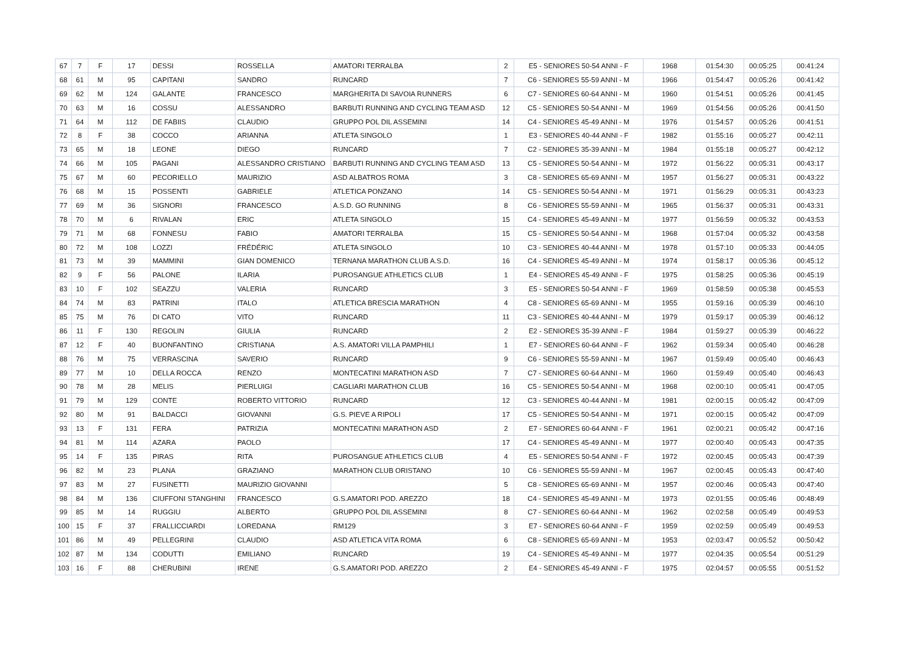| 67 | 7 | F | 17 | DESSI | ROSSELLA | AMATORI TERRALBA | 2 | E5 - SENIORES 50-54 ANNI - F | 1968 | 01:54:30 | 00:05:25 | 00:41:24 |
| 68 | 61 | M | 95 | CAPITANI | SANDRO | RUNCARD | 7 | C6 - SENIORES 55-59 ANNI - M | 1966 | 01:54:47 | 00:05:26 | 00:41:42 |
| 69 | 62 | M | 124 | GALANTE | FRANCESCO | MARGHERITA DI SAVOIA RUNNERS | 6 | C7 - SENIORES 60-64 ANNI - M | 1960 | 01:54:51 | 00:05:26 | 00:41:45 |
| 70 | 63 | M | 16 | COSSU | ALESSANDRO | BARBUTI RUNNING AND CYCLING TEAM ASD | 12 | C5 - SENIORES 50-54 ANNI - M | 1969 | 01:54:56 | 00:05:26 | 00:41:50 |
| 71 | 64 | M | 112 | DE FABIIS | CLAUDIO | GRUPPO POL DIL ASSEMINI | 14 | C4 - SENIORES 45-49 ANNI - M | 1976 | 01:54:57 | 00:05:26 | 00:41:51 |
| 72 | 8 | F | 38 | COCCO | ARIANNA | ATLETA SINGOLO | 1 | E3 - SENIORES 40-44 ANNI - F | 1982 | 01:55:16 | 00:05:27 | 00:42:11 |
| 73 | 65 | M | 18 | LEONE | DIEGO | RUNCARD | 7 | C2 - SENIORES 35-39 ANNI - M | 1984 | 01:55:18 | 00:05:27 | 00:42:12 |
| 74 | 66 | M | 105 | PAGANI | ALESSANDRO CRISTIANO | BARBUTI RUNNING AND CYCLING TEAM ASD | 13 | C5 - SENIORES 50-54 ANNI - M | 1972 | 01:56:22 | 00:05:31 | 00:43:17 |
| 75 | 67 | M | 60 | PECORIELLO | MAURIZIO | ASD ALBATROS ROMA | 3 | C8 - SENIORES 65-69 ANNI - M | 1957 | 01:56:27 | 00:05:31 | 00:43:22 |
| 76 | 68 | M | 15 | POSSENTI | GABRIELE | ATLETICA PONZANO | 14 | C5 - SENIORES 50-54 ANNI - M | 1971 | 01:56:29 | 00:05:31 | 00:43:23 |
| 77 | 69 | M | 36 | SIGNORI | FRANCESCO | A.S.D. GO RUNNING | 8 | C6 - SENIORES 55-59 ANNI - M | 1965 | 01:56:37 | 00:05:31 | 00:43:31 |
| 78 | 70 | M | 6 | RIVALAN | ERIC | ATLETA SINGOLO | 15 | C4 - SENIORES 45-49 ANNI - M | 1977 | 01:56:59 | 00:05:32 | 00:43:53 |
| 79 | 71 | M | 68 | FONNESU | FABIO | AMATORI TERRALBA | 15 | C5 - SENIORES 50-54 ANNI - M | 1968 | 01:57:04 | 00:05:32 | 00:43:58 |
| 80 | 72 | M | 108 | LOZZI | FRÉDÉRIC | ATLETA SINGOLO | 10 | C3 - SENIORES 40-44 ANNI - M | 1978 | 01:57:10 | 00:05:33 | 00:44:05 |
| 81 | 73 | M | 39 | MAMMINI | GIAN DOMENICO | TERNANA MARATHON CLUB A.S.D. | 16 | C4 - SENIORES 45-49 ANNI - M | 1974 | 01:58:17 | 00:05:36 | 00:45:12 |
| 82 | 9 | F | 56 | PALONE | ILARIA | PUROSANGUE ATHLETICS CLUB | 1 | E4 - SENIORES 45-49 ANNI - F | 1975 | 01:58:25 | 00:05:36 | 00:45:19 |
| 83 | 10 | F | 102 | SEAZZU | VALERIA | RUNCARD | 3 | E5 - SENIORES 50-54 ANNI - F | 1969 | 01:58:59 | 00:05:38 | 00:45:53 |
| 84 | 74 | M | 83 | PATRINI | ITALO | ATLETICA BRESCIA MARATHON | 4 | C8 - SENIORES 65-69 ANNI - M | 1955 | 01:59:16 | 00:05:39 | 00:46:10 |
| 85 | 75 | M | 76 | DI CATO | VITO | RUNCARD | 11 | C3 - SENIORES 40-44 ANNI - M | 1979 | 01:59:17 | 00:05:39 | 00:46:12 |
| 86 | 11 | F | 130 | REGOLIN | GIULIA | RUNCARD | 2 | E2 - SENIORES 35-39 ANNI - F | 1984 | 01:59:27 | 00:05:39 | 00:46:22 |
| 87 | 12 | F | 40 | BUONFANTINO | CRISTIANA | A.S. AMATORI VILLA PAMPHILI | 1 | E7 - SENIORES 60-64 ANNI - F | 1962 | 01:59:34 | 00:05:40 | 00:46:28 |
| 88 | 76 | M | 75 | VERRASCINA | SAVERIO | RUNCARD | 9 | C6 - SENIORES 55-59 ANNI - M | 1967 | 01:59:49 | 00:05:40 | 00:46:43 |
| 89 | 77 | M | 10 | DELLA ROCCA | RENZO | MONTECATINI MARATHON ASD | 7 | C7 - SENIORES 60-64 ANNI - M | 1960 | 01:59:49 | 00:05:40 | 00:46:43 |
| 90 | 78 | M | 28 | MELIS | PIERLUIGI | CAGLIARI MARATHON CLUB | 16 | C5 - SENIORES 50-54 ANNI - M | 1968 | 02:00:10 | 00:05:41 | 00:47:05 |
| 91 | 79 | M | 129 | CONTE | ROBERTO VITTORIO | RUNCARD | 12 | C3 - SENIORES 40-44 ANNI - M | 1981 | 02:00:15 | 00:05:42 | 00:47:09 |
| 92 | 80 | M | 91 | BALDACCI | GIOVANNI | G.S. PIEVE A RIPOLI | 17 | C5 - SENIORES 50-54 ANNI - M | 1971 | 02:00:15 | 00:05:42 | 00:47:09 |
| 93 | 13 | F | 131 | FERA | PATRIZIA | MONTECATINI MARATHON ASD | 2 | E7 - SENIORES 60-64 ANNI - F | 1961 | 02:00:21 | 00:05:42 | 00:47:16 |
| 94 | 81 | M | 114 | AZARA | PAOLO | | 17 | C4 - SENIORES 45-49 ANNI - M | 1977 | 02:00:40 | 00:05:43 | 00:47:35 |
| 95 | 14 | F | 135 | PIRAS | RITA | PUROSANGUE ATHLETICS CLUB | 4 | E5 - SENIORES 50-54 ANNI - F | 1972 | 02:00:45 | 00:05:43 | 00:47:39 |
| 96 | 82 | M | 23 | PLANA | GRAZIANO | MARATHON CLUB ORISTANO | 10 | C6 - SENIORES 55-59 ANNI - M | 1967 | 02:00:45 | 00:05:43 | 00:47:40 |
| 97 | 83 | M | 27 | FUSINETTI | MAURIZIO GIOVANNI | | 5 | C8 - SENIORES 65-69 ANNI - M | 1957 | 02:00:46 | 00:05:43 | 00:47:40 |
| 98 | 84 | M | 136 | CIUFFONI STANGHINI | FRANCESCO | G.S.AMATORI POD. AREZZO | 18 | C4 - SENIORES 45-49 ANNI - M | 1973 | 02:01:55 | 00:05:46 | 00:48:49 |
| 99 | 85 | M | 14 | RUGGIU | ALBERTO | GRUPPO POL DIL ASSEMINI | 8 | C7 - SENIORES 60-64 ANNI - M | 1962 | 02:02:58 | 00:05:49 | 00:49:53 |
| 100 | 15 | F | 37 | FRALLICCIARDI | LOREDANA | RM129 | 3 | E7 - SENIORES 60-64 ANNI - F | 1959 | 02:02:59 | 00:05:49 | 00:49:53 |
| 101 | 86 | M | 49 | PELLEGRINI | CLAUDIO | ASD ATLETICA VITA ROMA | 6 | C8 - SENIORES 65-69 ANNI - M | 1953 | 02:03:47 | 00:05:52 | 00:50:42 |
| 102 | 87 | M | 134 | CODUTTI | EMILIANO | RUNCARD | 19 | C4 - SENIORES 45-49 ANNI - M | 1977 | 02:04:35 | 00:05:54 | 00:51:29 |
| 103 | 16 | F | 88 | CHERUBINI | IRENE | G.S.AMATORI POD. AREZZO | 2 | E4 - SENIORES 45-49 ANNI - F | 1975 | 02:04:57 | 00:05:55 | 00:51:52 |